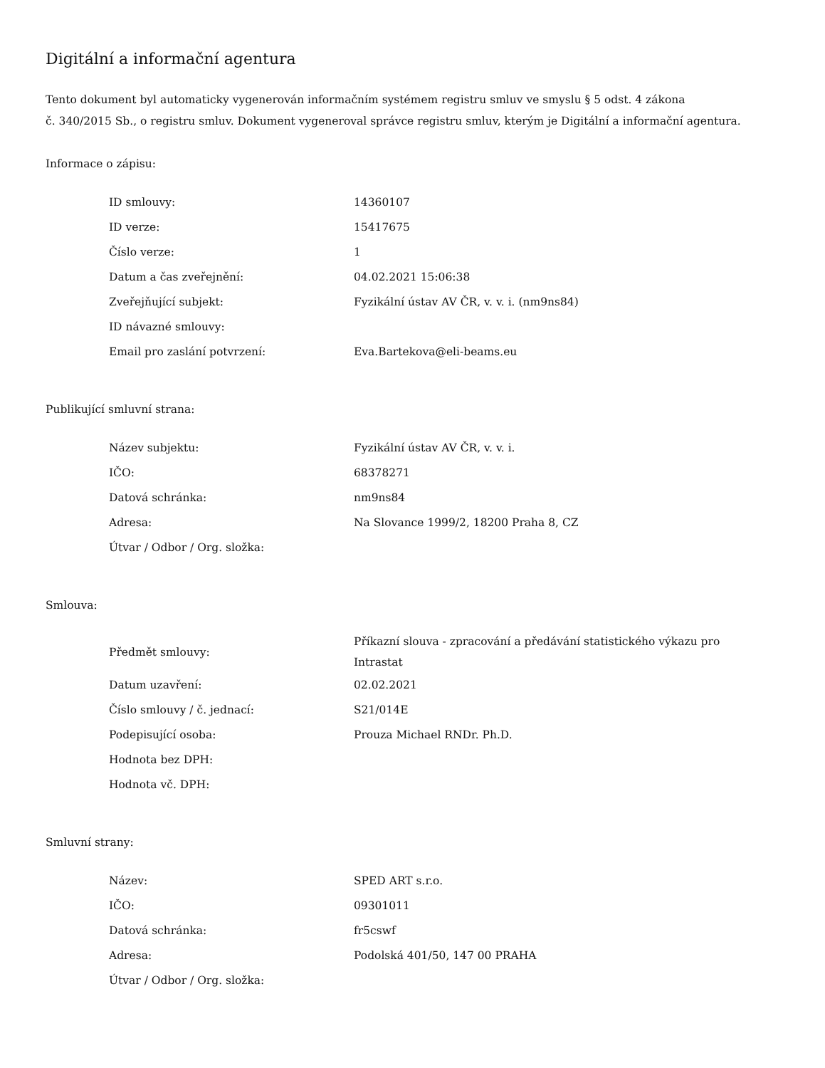Digitální a informační agentura
Tento dokument byl automaticky vygenerován informačním systémem registru smluv ve smyslu § 5 odst. 4 zákona
č. 340/2015 Sb., o registru smluv. Dokument vygeneroval správce registru smluv, kterým je Digitální a informační agentura.
Informace o zápisu:
| ID smlouvy: | 14360107 |
| ID verze: | 15417675 |
| Číslo verze: | 1 |
| Datum a čas zveřejnění: | 04.02.2021 15:06:38 |
| Zveřejňující subjekt: | Fyzikální ústav AV ČR, v. v. i. (nm9ns84) |
| ID návazné smlouvy: | |
| Email pro zaslání potvrzení: | Eva.Bartekova@eli-beams.eu |
Publikující smluvní strana:
| Název subjektu: | Fyzikální ústav AV ČR, v. v. i. |
| IČO: | 68378271 |
| Datová schránka: | nm9ns84 |
| Adresa: | Na Slovance 1999/2, 18200 Praha 8, CZ |
| Útvar / Odbor / Org. složka: | |
Smlouva:
| Předmět smlouvy: | Příkazní slouva - zpracování a předávání statistického výkazu pro Intrastat |
| Datum uzavření: | 02.02.2021 |
| Číslo smlouvy / č. jednací: | S21/014E |
| Podepisující osoba: | Prouza Michael RNDr. Ph.D. |
| Hodnota bez DPH: | |
| Hodnota vč. DPH: | |
Smluvní strany:
| Název: | SPED ART s.r.o. |
| IČO: | 09301011 |
| Datová schránka: | fr5cswf |
| Adresa: | Podolská 401/50, 147 00 PRAHA |
| Útvar / Odbor / Org. složka: | |